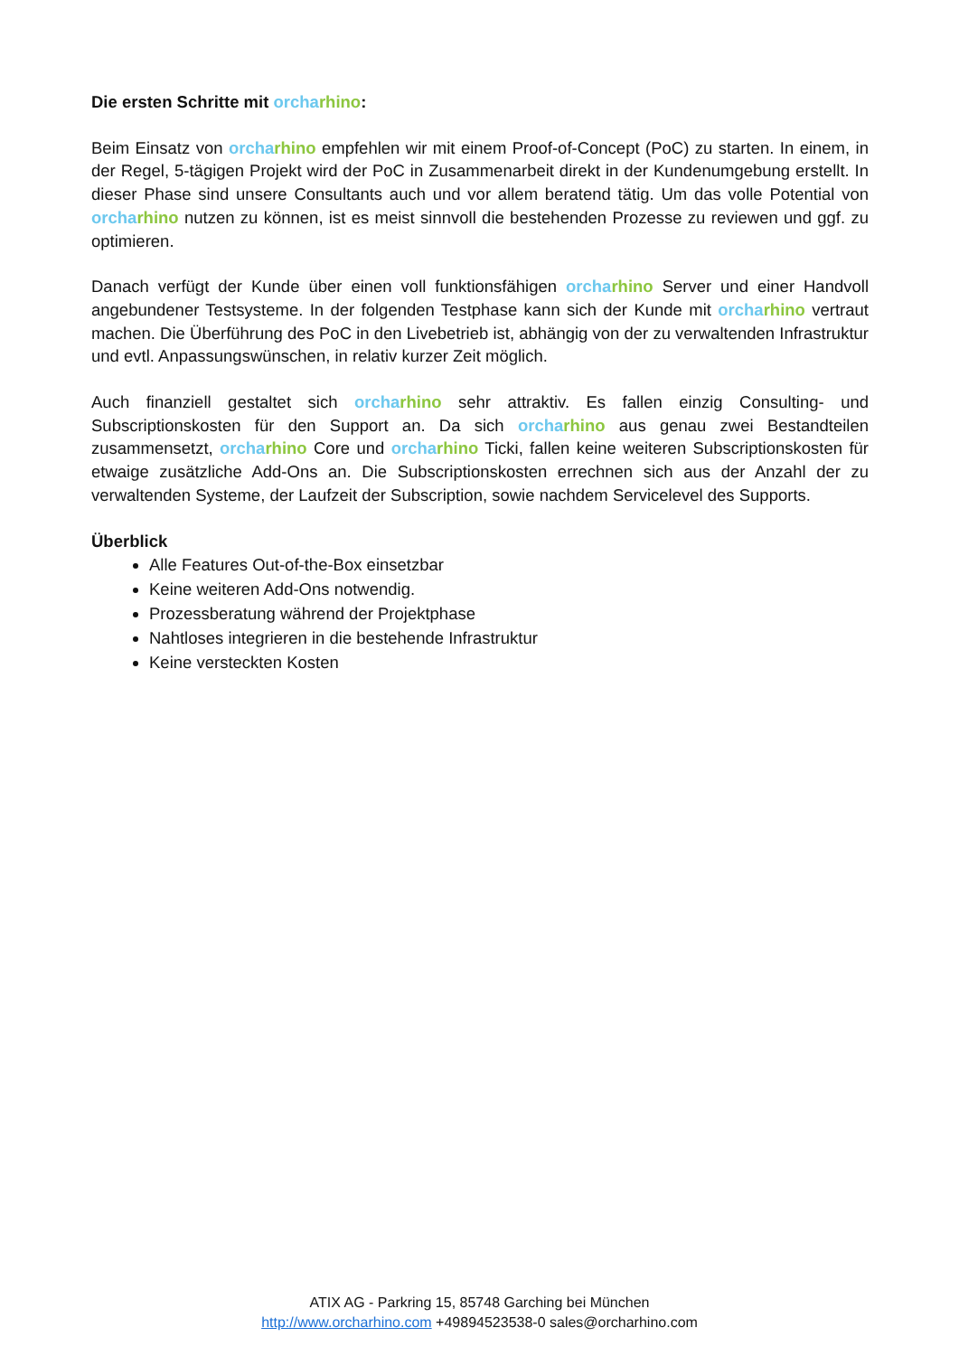Die ersten Schritte mit orcha rhino:
Beim Einsatz von orcha rhino empfehlen wir mit einem Proof-of-Concept (PoC) zu starten. In einem, in der Regel, 5-tägigen Projekt wird der PoC in Zusammenarbeit direkt in der Kundenumgebung erstellt. In dieser Phase sind unsere Consultants auch und vor allem beratend tätig. Um das volle Potential von orcha rhino nutzen zu können, ist es meist sinnvoll die bestehenden Prozesse zu reviewen und ggf. zu optimieren.
Danach verfügt der Kunde über einen voll funktionsfähigen orcha rhino Server und einer Handvoll angebundener Testsysteme. In der folgenden Testphase kann sich der Kunde mit orcha rhino vertraut machen. Die Überführung des PoC in den Livebetrieb ist, abhängig von der zu verwaltenden Infrastruktur und evtl. Anpassungswünschen, in relativ kurzer Zeit möglich.
Auch finanziell gestaltet sich orcha rhino sehr attraktiv. Es fallen einzig Consulting- und Subscriptionskosten für den Support an. Da sich orcha rhino aus genau zwei Bestandteilen zusammensetzt, orcha rhino Core und orcha rhino Ticki, fallen keine weiteren Subscriptionskosten für etwaige zusätzliche Add-Ons an. Die Subscriptionskosten errechnen sich aus der Anzahl der zu verwaltenden Systeme, der Laufzeit der Subscription, sowie nachdem Servicelevel des Supports.
Überblick
Alle Features Out-of-the-Box einsetzbar
Keine weiteren Add-Ons notwendig.
Prozessberatung während der Projektphase
Nahtloses integrieren in die bestehende Infrastruktur
Keine versteckten Kosten
ATIX AG - Parkring 15, 85748 Garching bei München
http://www.orcharhino.com +49894523538-0 sales@orcharhino.com